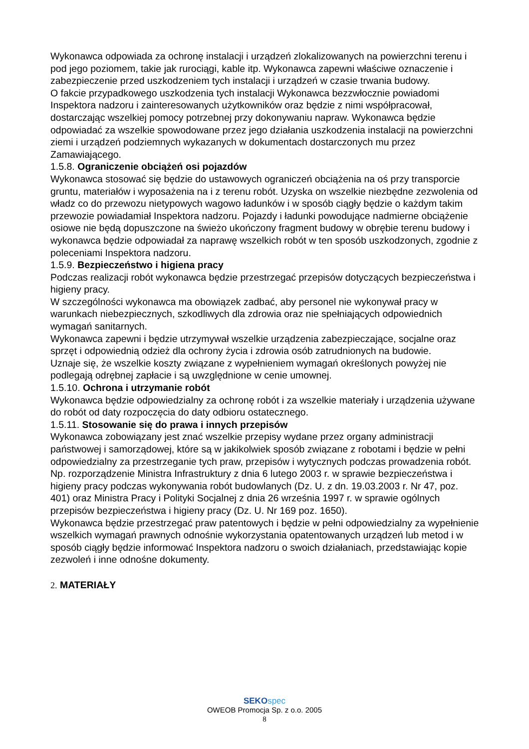Wykonawca odpowiada za ochronę instalacji i urządzeń zlokalizowanych na powierzchni terenu i pod jego poziomem, takie jak rurociągi, kable itp. Wykonawca zapewni właściwe oznaczenie i zabezpieczenie przed uszkodzeniem tych instalacji i urządzeń w czasie trwania budowy.
O fakcie przypadkowego uszkodzenia tych instalacji Wykonawca bezzwłocznie powiadomi Inspektora nadzoru i zainteresowanych użytkowników oraz będzie z nimi współpracował, dostarczając wszelkiej pomocy potrzebnej przy dokonywaniu napraw. Wykonawca będzie odpowiadać za wszelkie spowodowane przez jego działania uszkodzenia instalacji na powierzchni ziemi i urządzeń podziemnych wykazanych w dokumentach dostarczonych mu przez Zamawiającego.
1.5.8. Ograniczenie obciążeń osi pojazdów
Wykonawca stosować się będzie do ustawowych ograniczeń obciążenia na oś przy transporcie gruntu, materiałów i wyposażenia na i z terenu robót. Uzyska on wszelkie niezbędne zezwolenia od władz co do przewozu nietypowych wagowo ładunków i w sposób ciągły będzie o każdym takim przewozie powiadamiał Inspektora nadzoru. Pojazdy i ładunki powodujące nadmierne obciążenie osiowe nie będą dopuszczone na świeżo ukończony fragment budowy w obrębie terenu budowy i wykonawca będzie odpowiadał za naprawę wszelkich robót w ten sposób uszkodzonych, zgodnie z poleceniami Inspektora nadzoru.
1.5.9. Bezpieczeństwo i higiena pracy
Podczas realizacji robót wykonawca będzie przestrzegać przepisów dotyczących bezpieczeństwa i higieny pracy.
W szczególności wykonawca ma obowiązek zadbać, aby personel nie wykonywał pracy w warunkach niebezpiecznych, szkodliwych dla zdrowia oraz nie spełniających odpowiednich wymagań sanitarnych.
Wykonawca zapewni i będzie utrzymywał wszelkie urządzenia zabezpieczające, socjalne oraz sprzęt i odpowiednią odzież dla ochrony życia i zdrowia osób zatrudnionych na budowie.
Uznaje się, że wszelkie koszty związane z wypełnieniem wymagań określonych powyżej nie podlegają odrębnej zapłacie i są uwzględnione w cenie umownej.
1.5.10. Ochrona i utrzymanie robót
Wykonawca będzie odpowiedzialny za ochronę robót i za wszelkie materiały i urządzenia używane do robót od daty rozpoczęcia do daty odbioru ostatecznego.
1.5.11. Stosowanie się do prawa i innych przepisów
Wykonawca zobowiązany jest znać wszelkie przepisy wydane przez organy administracji państwowej i samorządowej, które są w jakikolwiek sposób związane z robotami i będzie w pełni odpowiedzialny za przestrzeganie tych praw, przepisów i wytycznych podczas prowadzenia robót. Np. rozporządzenie Ministra Infrastruktury z dnia 6 lutego 2003 r. w sprawie bezpieczeństwa i higieny pracy podczas wykonywania robót budowlanych (Dz. U. z dn. 19.03.2003 r. Nr 47, poz. 401) oraz Ministra Pracy i Polityki Socjalnej z dnia 26 września 1997 r. w sprawie ogólnych przepisów bezpieczeństwa i higieny pracy (Dz. U. Nr 169 poz. 1650).
Wykonawca będzie przestrzegać praw patentowych i będzie w pełni odpowiedzialny za wypełnienie wszelkich wymagań prawnych odnośnie wykorzystania opatentowanych urządzeń lub metod i w sposób ciągły będzie informować Inspektora nadzoru o swoich działaniach, przedstawiając kopie zezwoleń i inne odnośne dokumenty.
2. MATERIAŁY
SEKO spec
OWEOB Promocja Sp. z o.o. 2005
8